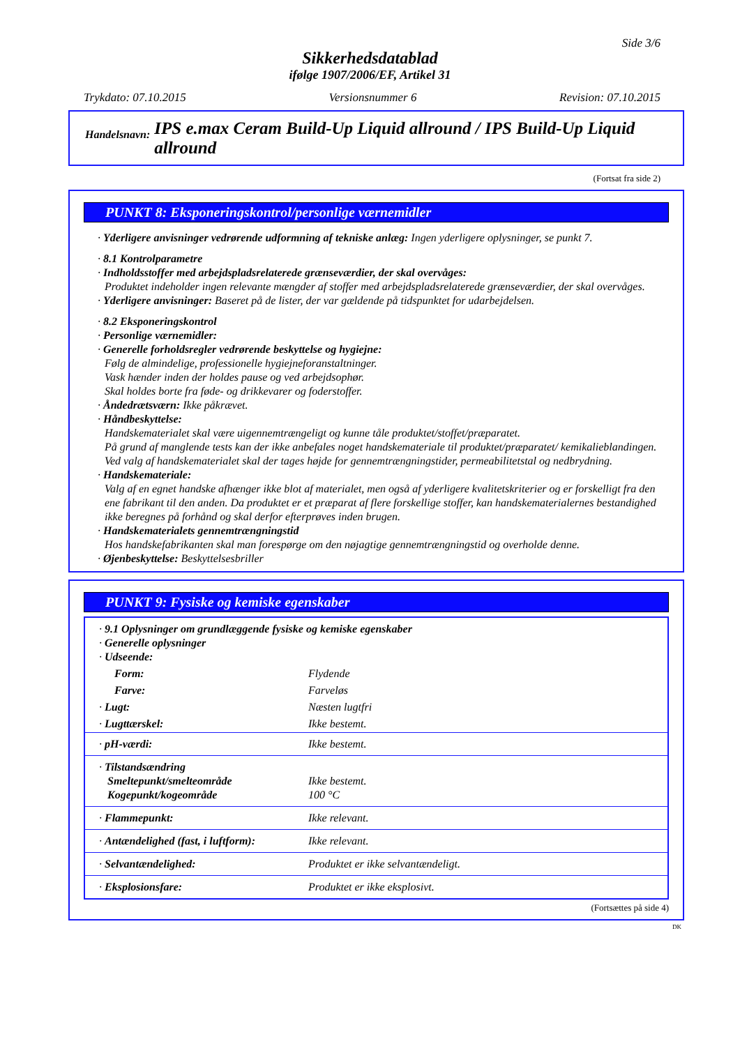Side 3/6
Sikkerhedsdatablad
ifølge 1907/2006/EF, Artikel 31
Trykdato: 07.10.2015 Versionsnummer 6 Revision: 07.10.2015
Handelsnavn: IPS e.max Ceram Build-Up Liquid allround / IPS Build-Up Liquid allround
(Fortsat fra side 2)
PUNKT 8: Eksponeringskontrol/personlige værnemidler
· Yderligere anvisninger vedrørende udformning af tekniske anlæg: Ingen yderligere oplysninger, se punkt 7.
· 8.1 Kontrolparametre
· Indholdsstoffer med arbejdspladsrelaterede grænseværdier, der skal overvåges:
Produktet indeholder ingen relevante mængder af stoffer med arbejdspladsrelaterede grænseværdier, der skal overvåges.
· Yderligere anvisninger: Baseret på de lister, der var gældende på tidspunktet for udarbejdelsen.
· 8.2 Eksponeringskontrol
· Personlige værnemidler:
· Generelle forholdsregler vedrørende beskyttelse og hygiejne:
Følg de almindelige, professionelle hygiejneforanstaltninger.
Vask hænder inden der holdes pause og ved arbejdsophør.
Skal holdes borte fra føde- og drikkevarer og foderstoffer.
· Åndedrætsværn: Ikke påkrævet.
· Håndbeskyttelse:
Handskematerialet skal være uigennemtrængeligt og kunne tåle produktet/stoffet/præparatet.
På grund af manglende tests kan der ikke anbefales noget handskemateriale til produktet/præparatet/ kemikalieblandingen.
Ved valg af handskematerialet skal der tages højde for gennemtrængningstider, permeabilitetstal og nedbrydning.
· Handskemateriale:
Valg af en egnet handske afhænger ikke blot af materialet, men også af yderligere kvalitetskriterier og er forskelligt fra den ene fabrikant til den anden. Da produktet er et præparat af flere forskellige stoffer, kan handskematerialernes bestandighed ikke beregnes på forhånd og skal derfor efterprøves inden brugen.
· Handskematerialets gennemtrængningstid
Hos handskefabrikanten skal man forespørge om den nøjagtige gennemtrængningstid og overholde denne.
· Øjenbeskyttelse: Beskyttelsesbriller
PUNKT 9: Fysiske og kemiske egenskaber
| · 9.1 Oplysninger om grundlæggende fysiske og kemiske egenskaber · Generelle oplysninger · Udseende: | |
| Form: | Flydende |
| Farve: | Farveløs |
| · Lugt: | Næsten lugtfri |
| · Lugttærskel: | Ikke bestemt. |
| · pH-værdi: | Ikke bestemt. |
| · Tilstandsændring Smeltepunkt/smelteområde Kogepunkt/kogeområde | Ikke bestemt. 100 °C |
| · Flammepunkt: | Ikke relevant. |
| · Antændelighed (fast, i luftform): | Ikke relevant. |
| · Selvantændelighed: | Produktet er ikke selvantændeligt. |
| · Eksplosionsfare: | Produktet er ikke eksplosivt. |
(Fortsættes på side 4)
DK